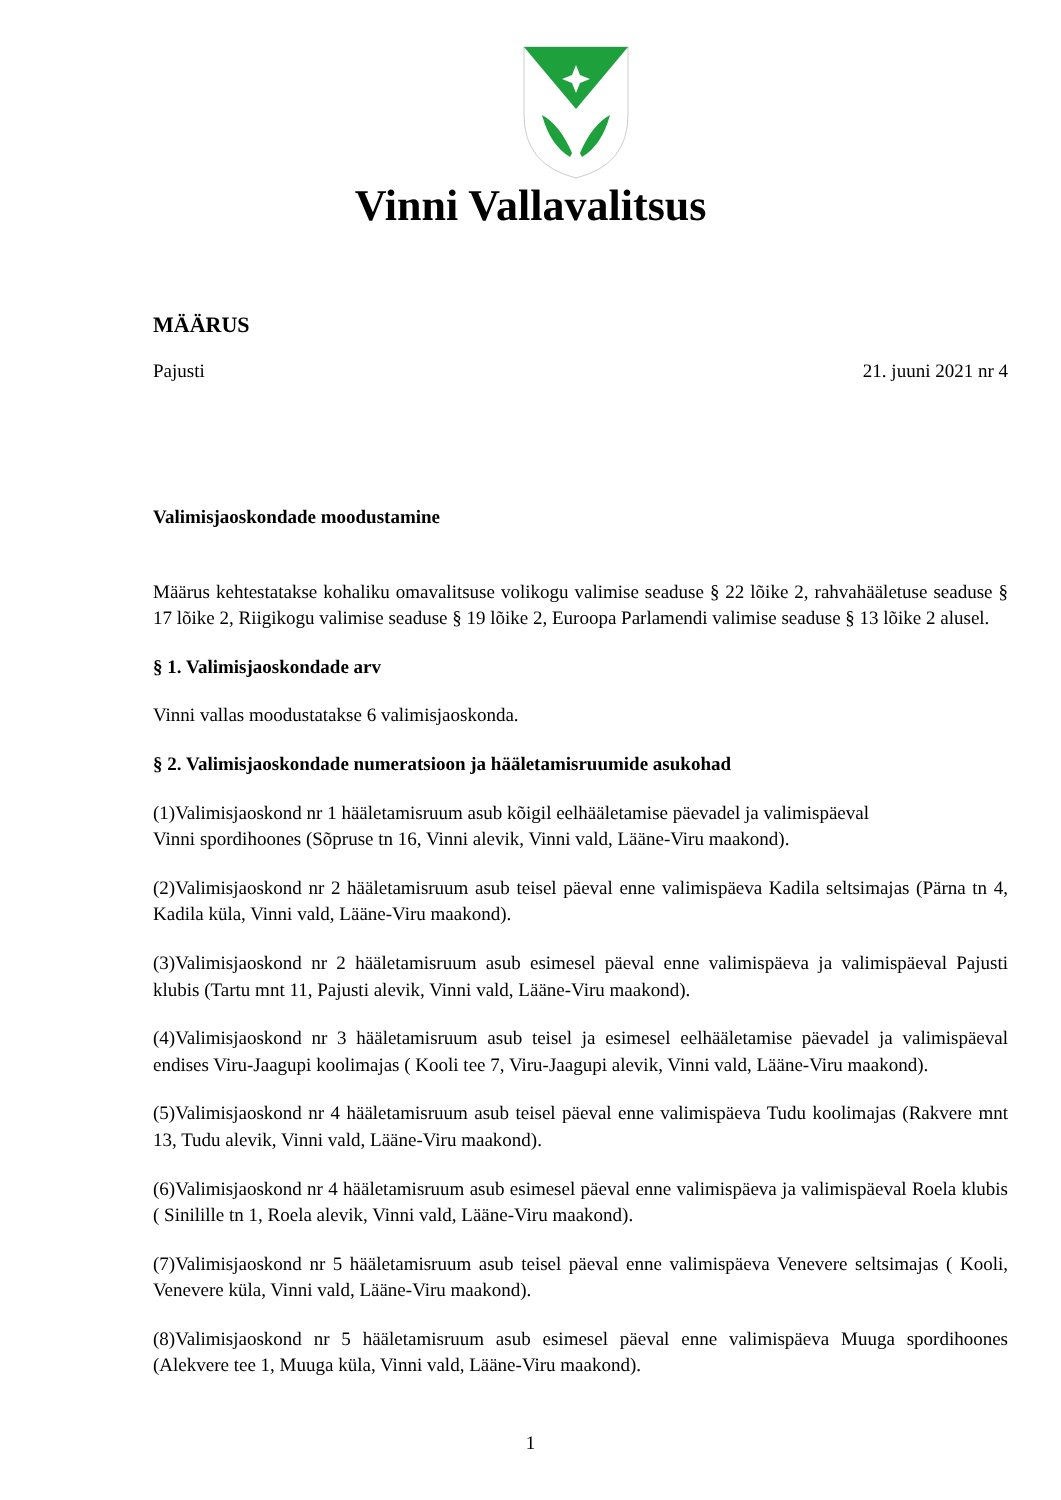Vinni Vallavalitsus
MÄÄRUS
Pajusti 21. juuni 2021 nr 4
Valimisjaoskondade moodustamine
Määrus kehtestatakse kohaliku omavalitsuse volikogu valimise seaduse § 22 lõike 2, rahvahääletuse seaduse § 17 lõike 2, Riigikogu valimise seaduse § 19 lõike 2, Euroopa Parlamendi valimise seaduse § 13 lõike 2 alusel.
§ 1. Valimisjaoskondade arv
Vinni vallas moodustatakse 6 valimisjaoskonda.
§ 2. Valimisjaoskondade numeratsioon ja hääletamisruumide asukohad
(1)Valimisjaoskond nr 1 hääletamisruum asub kõigil eelhääletamise päevadel ja valimispäeval
Vinni spordihoones (Sõpruse tn 16, Vinni alevik, Vinni vald, Lääne-Viru maakond).
(2)Valimisjaoskond nr 2 hääletamisruum asub teisel päeval enne valimispäeva Kadila seltsimajas (Pärna tn 4, Kadila küla, Vinni vald, Lääne-Viru maakond).
(3)Valimisjaoskond nr 2 hääletamisruum asub esimesel päeval enne valimispäeva ja valimispäeval Pajusti klubis (Tartu mnt 11, Pajusti alevik, Vinni vald, Lääne-Viru maakond).
(4)Valimisjaoskond nr 3 hääletamisruum asub teisel ja esimesel eelhääletamise päevadel ja valimispäeval endises Viru-Jaagupi koolimajas ( Kooli tee 7, Viru-Jaagupi alevik, Vinni vald, Lääne-Viru maakond).
(5)Valimisjaoskond nr 4 hääletamisruum asub teisel päeval enne valimispäeva Tudu koolimajas (Rakvere mnt 13, Tudu alevik, Vinni vald, Lääne-Viru maakond).
(6)Valimisjaoskond nr 4 hääletamisruum asub esimesel päeval enne valimispäeva ja valimispäeval Roela klubis ( Sinilille tn 1, Roela alevik, Vinni vald, Lääne-Viru maakond).
(7)Valimisjaoskond nr 5 hääletamisruum asub teisel päeval enne valimispäeva Venevere seltsimajas ( Kooli, Venevere küla, Vinni vald, Lääne-Viru maakond).
(8)Valimisjaoskond nr 5 hääletamisruum asub esimesel päeval enne valimispäeva Muuga spordihoones (Alekvere tee 1, Muuga küla, Vinni vald, Lääne-Viru maakond).
1